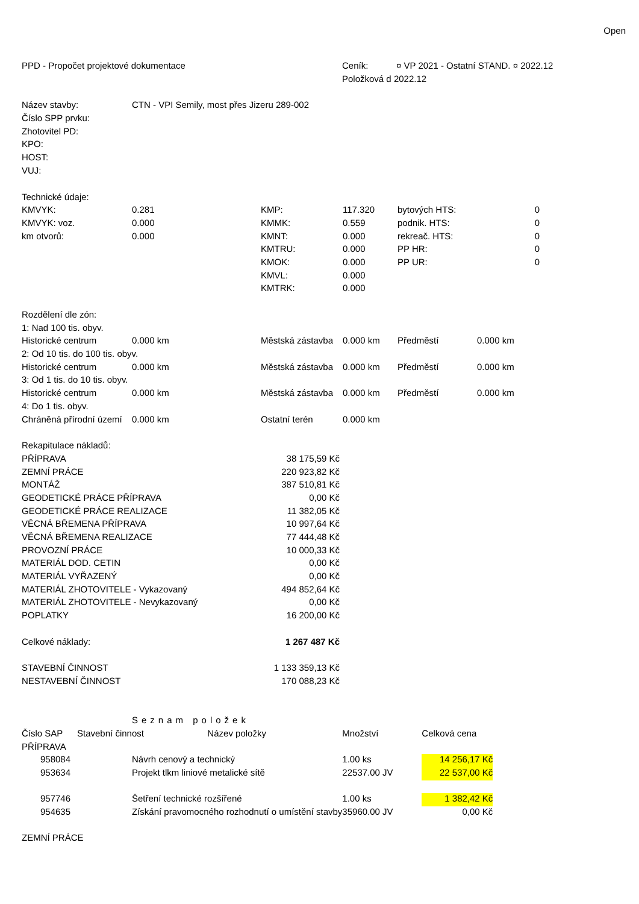Open
| PPD - Propočet projektové dokumentace | Ceník: | ¤ VP 2021 - Ostatní STAND. ¤ 2022.12 |
| | Položková d 2022.12 | |
| Název stavby: | CTN - VPI Semily, most přes Jizeru 289-002 |
| Číslo SPP prvku: | |
| Zhotovitel PD: | |
| KPO: | |
| HOST: | |
| VUJ: | |
| Technické údaje: | | | | | |
| KMVYK: | 0.281 | KMP: | 117.320 | bytových HTS: | 0 |
| KMVYK: voz. | 0.000 | KMMK: | 0.559 | podnik. HTS: | 0 |
| km otvorů: | 0.000 | KMNT: | 0.000 | rekreač. HTS: | 0 |
| | | KMTRU: | 0.000 | PP HR: | 0 |
| | | KMOK: | 0.000 | PP UR: | 0 |
| | | KMVL: | 0.000 | | |
| | | KMTRK: | 0.000 | | |
| Rozdělení dle zón: | | | | | |
| 1: Nad 100 tis. obyv. | | | | | |
| Historické centrum | 0.000 km | Městská zástavba | 0.000 km | Předměstí | 0.000 km |
| 2: Od 10 tis. do 100 tis. obyv. | | | | | |
| Historické centrum | 0.000 km | Městská zástavba | 0.000 km | Předměstí | 0.000 km |
| 3: Od 1 tis. do 10 tis. obyv. | | | | | |
| Historické centrum | 0.000 km | Městská zástavba | 0.000 km | Předměstí | 0.000 km |
| 4: Do 1 tis. obyv. | | | | | |
| Chráněná přírodní území | 0.000 km | Ostatní terén | 0.000 km | | |
| Rekapitulace nákladů: | |
| PŘÍPRAVA | 38 175,59 Kč |
| ZEMNÍ PRÁCE | 220 923,82 Kč |
| MONTÁŽ | 387 510,81 Kč |
| GEODETICKÉ PRÁCE PŘÍPRAVA | 0,00 Kč |
| GEODETICKÉ PRÁCE REALIZACE | 11 382,05 Kč |
| VĚCNÁ BŘEMENA PŘÍPRAVA | 10 997,64 Kč |
| VĚCNÁ BŘEMENA REALIZACE | 77 444,48 Kč |
| PROVOZNÍ PRÁCE | 10 000,33 Kč |
| MATERIÁL DOD. CETIN | 0,00 Kč |
| MATERIÁL VYŘAZENÝ | 0,00 Kč |
| MATERIÁL ZHOTOVITELE - Vykazovaný | 494 852,64 Kč |
| MATERIÁL ZHOTOVITELE - Nevykazovaný | 0,00 Kč |
| POPLATKY | 16 200,00 Kč |
| Celkové náklady: | 1 267 487 Kč |
| STAVEBNÍ ČINNOST | 1 133 359,13 Kč |
| NESTAVEBNÍ ČINNOST | 170 088,23 Kč |
| | | Seznam položek | | | |
| Číslo SAP | Stavební činnost | | Název položky | Množství | Celková cena |
| PŘÍPRAVA | | | | | |
| 958084 | | Návrh cenový a technický | | 1.00 ks | 14 256,17 Kč |
| 953634 | | Projekt tlkm liniové metalické sítě | | 22537.00 JV | 22 537,00 Kč |
| 957746 | | Šetření technické rozšířené | | 1.00 ks | 1 382,42 Kč |
| 954635 | | Získání pravomocného rozhodnutí o umístění stavby | | 35960.00 JV | 0,00 Kč |
| ZEMNÍ PRÁCE | | | | | |